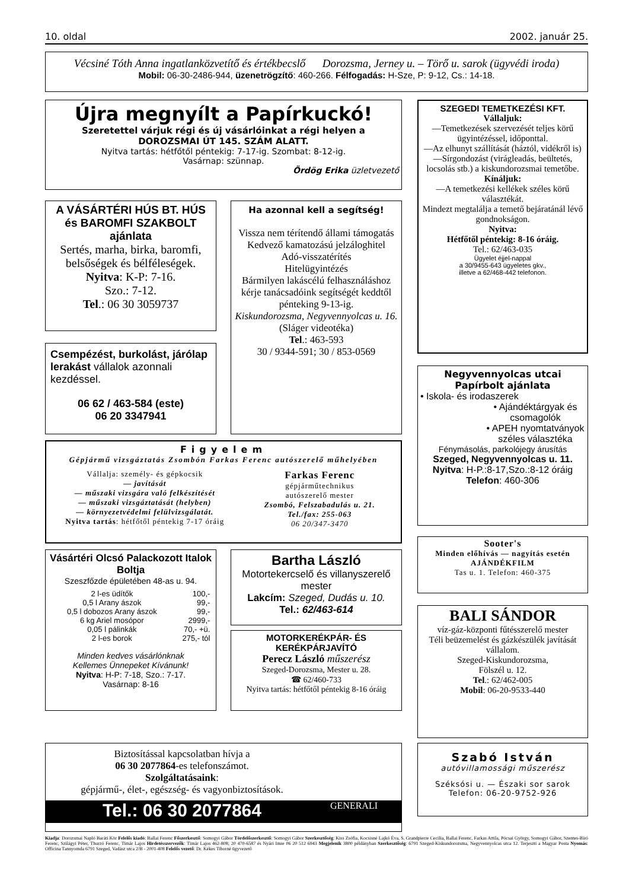10. oldal 2002. január 25.
Vécsiné Tóth Anna ingatlanközvetítő és értékbecslő Dorozsma, Jerney u. – Törő u. sarok (ügyvédi iroda)
Mobil: 06-30-2486-944, üzenetrögzítő: 460-266. Félfogadás: H-Sze, P: 9-12, Cs.: 14-18.
Újra megnyílt a Papírkuckó!
Szeretettel várjuk régi és új vásárlóinkat a régi helyen a
DOROZSMAI ÚT 145. SZÁM ALATT.
Nyitva tartás: hétfőtől péntekig: 7-17-ig. Szombat: 8-12-ig.
Vasárnap: szünnap.
Ördög Erika üzletvezető
A VÁSÁRTÉRI HÚS BT. HÚS és BAROMFI SZAKBOLT ajánlata
Sertés, marha, birka, baromfi, belsőségek és bélféleségek.
Nyitva: K-P: 7-16.
Szo.: 7-12.
Tel.: 06 30 3059737
Csempézést, burkolást, járólap lerakást vállalok azonnali kezdéssel.
06 62 / 463-584 (este)
06 20 3347941
Ha azonnal kell a segítség!
Vissza nem térítendő állami támogatás
Kedvező kamatozású jelzáloghitel
Adó-visszatérítés
Hitelügyintézés
Bármilyen lakáscélú felhasználáshoz kérje tanácsadóink segítségét keddtől pénteking 9-13-ig.
Kiskundorozsma, Negyvennyolcas u. 16.
(Sláger videotéka)
Tel.: 463-593
30 / 9344-591; 30 / 853-0569
Figyelem
Gépjármű vizsgáztatás Zsombón Farkas Ferenc autószerelő műhelyében
Vállalja: személy- és gépkocsik
— javítását
— műszaki vizsgára való felkészítését
— műszaki vizsgáztatását (helyben)
— környezetvédelmi felülvizsgálatát.
Nyitva tartás: hétfőtől péntekig 7-17 óráig
Farkas Ferenc
gépjárműtechnikus
autószerelő mester
Zsombó, Felszabadulás u. 21.
Tel./fax: 255-063
06 20/347-3470
Vásártéri Olcsó Palackozott Italok Boltja
Szeszfőzde épületében 48-as u. 94.
| 2 l-es üdítők | 100,- |
| 0,5 l Arany ászok | 99,- |
| 0,5 l dobozos Arany ászok | 99,- |
| 6 kg Ariel mosópor | 2999,- |
| 0,05 l pálinkák | 70,- +ü. |
| 2 l-es borok | 275,- tól |
Minden kedves vásárlónknak
Kellemes Ünnepeket Kívánunk!
Nyitva: H-P: 7-18, Szo.: 7-17.
Vasárnap: 8-16
Bartha László
Motortekercselő és villanyszerelő mester
Lakcím: Szeged, Dudás u. 10.
Tel.: 62/463-614
MOTORKERÉKPÁR- ÉS KERÉKPÁRJAVÍTÓ
Perecz László műszerész
Szeged-Dorozsma, Mester u. 28.
☎ 62/460-733
Nyitva tartás: hétfőtől péntekig 8-16 óráig
SZEGEDI TEMETKEZÉSI KFT.
Vállaljuk:
—Temetkezések szervezését teljes körű ügyintézéssel, időponttal.
—Az elhunyt szállítását (háztól, vidékről is)
—Sírgondozást (virágleadás, beültetés, locsolás stb.) a kiskundorozsmai temetőbe.
Kínáljuk:
—A temetkezési kellékek széles körű választékát.
Mindezt megtalálja a temető bejáratánál lévő gondnokságon.
Nyitva:
Hétfőtől péntekig: 8-16 óráig.
Tel.: 62/463-035
Ügyelet éjjel-nappal
a 30/9455-643 ügyeletes gkv.,
illetve a 62/468-442 telefonon.
Negyvennyolcas utcai
Papírbolt ajánlata
• Iskola- és irodaszerek
• Ajándéktárgyak és csomagolók
• APEH nyomtatványok széles választéka
Fénymásolás, parkolójegy árusítás
Szeged, Negyvennyolcas u. 11.
Nyitva: H-P.:8-17,Szo.:8-12 óráig
Telefon: 460-306
Sooter's
Minden előhívás — nagyítás esetén
AJÁNDÉKFILM
Tas u. 1. Telefon: 460-375
BALI SÁNDOR
víz-gáz-központi fűtésszerelő mester
Téli beüzemelést és gázkészülék javítását vállalom.
Szeged-Kiskundorozsma,
Fölszél u. 12.
Tel.: 62/462-005
Mobil: 06-20-9533-440
Biztosítással kapcsolatban hívja a
06 30 2077864-es telefonszámot.
Szolgáltatásaink:
gépjármű-, élet-, egészség- és vagyonbiztosítások.
Tel.: 06 30 2077864
GENERALI
Szabó István
autóvillamossági műszerész
Széksósi u. — Északi sor sarok
Telefon: 06-20-9752-926
Kiadja: Dorozsmai Napló Baráti Kör Felelős kiadó: Ballai Ferenc Főszerkesztő: Somogyi Gábor Tördelőszerkesztő: Somogyi Gábor Szerkesztőség: Kiss Zsófia, Kocsisné Lajkó Éva, S. Grandpierre Cecilia, Ballai Ferenc, Farkas Attila, Pócsai György, Somogyi Gábor, Szentes-Bíró Ferenc, Szilágyi Péter, Thurzó Ferenc, Tímár Lajos Hirdetésszervezők: Tímár Lajos 462-808; 20 470-6587 és Nyári Imre 06 20 512 6943 Megjelenik 3800 példányban Szerkesztőség: 6791 Szeged-Kiskundorozsma, Negyvennyolcas utca 12. Terjeszti a Magyar Posta Nyomás: Officina Tannyomda 6791 Szeged, Vadász utca 2/B - 2001-408 Felelős vezető: Dr. Kékes Tiborné ügyvezető